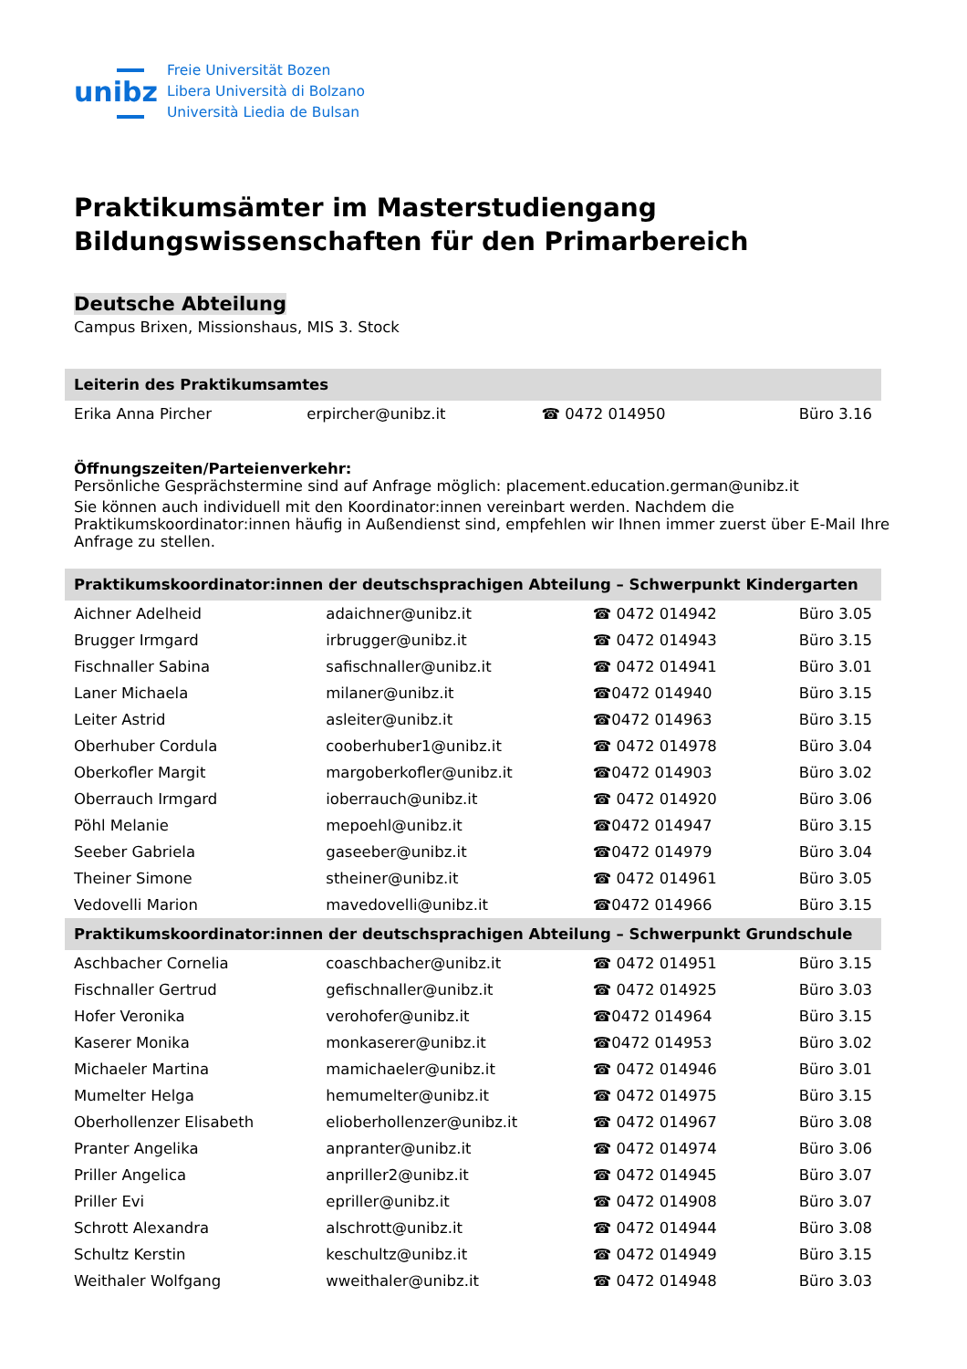unibz
Freie Universität Bozen
Libera Università di Bolzano
Università Liedia de Bulsan
Praktikumsämter im Masterstudiengang
Bildungswissenschaften für den Primarbereich
Deutsche Abteilung
Campus Brixen, Missionshaus, MIS 3. Stock
| Leiterin des Praktikumsamtes | | | |
| --- | --- | --- | --- |
| Erika Anna Pircher | erpircher@unibz.it | ☎ 0472 014950 | Büro 3.16 |
Öffnungszeiten/Parteienverkehr:
Persönliche Gesprächstermine sind auf Anfrage möglich: placement.education.german@unibz.it
Sie können auch individuell mit den Koordinator:innen vereinbart werden. Nachdem die Praktikumskoordinator:innen häufig in Außendienst sind, empfehlen wir Ihnen immer zuerst über E-Mail Ihre Anfrage zu stellen.
| Praktikumskoordinator:innen der deutschsprachigen Abteilung – Schwerpunkt Kindergarten | | | |
| --- | --- | --- | --- |
| Aichner Adelheid | adaichner@unibz.it | ☎ 0472 014942 | Büro 3.05 |
| Brugger Irmgard | irbrugger@unibz.it | ☎ 0472 014943 | Büro 3.15 |
| Fischnaller Sabina | safischnaller@unibz.it | ☎ 0472 014941 | Büro 3.01 |
| Laner Michaela | milaner@unibz.it | ☎0472 014940 | Büro 3.15 |
| Leiter Astrid | asleiter@unibz.it | ☎0472 014963 | Büro 3.15 |
| Oberhuber Cordula | cooberhuber1@unibz.it | ☎ 0472 014978 | Büro 3.04 |
| Oberkofler Margit | margoberkofler@unibz.it | ☎0472 014903 | Büro 3.02 |
| Oberrauch Irmgard | ioberrauch@unibz.it | ☎ 0472 014920 | Büro 3.06 |
| Pöhl Melanie | mepoehl@unibz.it | ☎0472 014947 | Büro 3.15 |
| Seeber Gabriela | gaseeber@unibz.it | ☎0472 014979 | Büro 3.04 |
| Theiner Simone | stheiner@unibz.it | ☎ 0472 014961 | Büro 3.05 |
| Vedovelli Marion | mavedovelli@unibz.it | ☎0472 014966 | Büro 3.15 |
| Praktikumskoordinator:innen der deutschsprachigen Abteilung – Schwerpunkt Grundschule | | | |
| Aschbacher Cornelia | coaschbacher@unibz.it | ☎ 0472 014951 | Büro 3.15 |
| Fischnaller Gertrud | gefischnaller@unibz.it | ☎ 0472 014925 | Büro 3.03 |
| Hofer Veronika | verohofer@unibz.it | ☎0472 014964 | Büro 3.15 |
| Kaserer Monika | monkaserer@unibz.it | ☎0472 014953 | Büro 3.02 |
| Michaeler Martina | mamichaeler@unibz.it | ☎ 0472 014946 | Büro 3.01 |
| Mumelter Helga | hemumelter@unibz.it | ☎ 0472 014975 | Büro 3.15 |
| Oberhollenzer Elisabeth | elioberhollenzer@unibz.it | ☎ 0472 014967 | Büro 3.08 |
| Pranter Angelika | anpranter@unibz.it | ☎ 0472 014974 | Büro 3.06 |
| Priller Angelica | anpriller2@unibz.it | ☎ 0472 014945 | Büro 3.07 |
| Priller Evi | epriller@unibz.it | ☎ 0472 014908 | Büro 3.07 |
| Schrott Alexandra | alschrott@unibz.it | ☎ 0472 014944 | Büro 3.08 |
| Schultz Kerstin | keschultz@unibz.it | ☎ 0472 014949 | Büro 3.15 |
| Weithaler Wolfgang | wweithaler@unibz.it | ☎ 0472 014948 | Büro 3.03 |